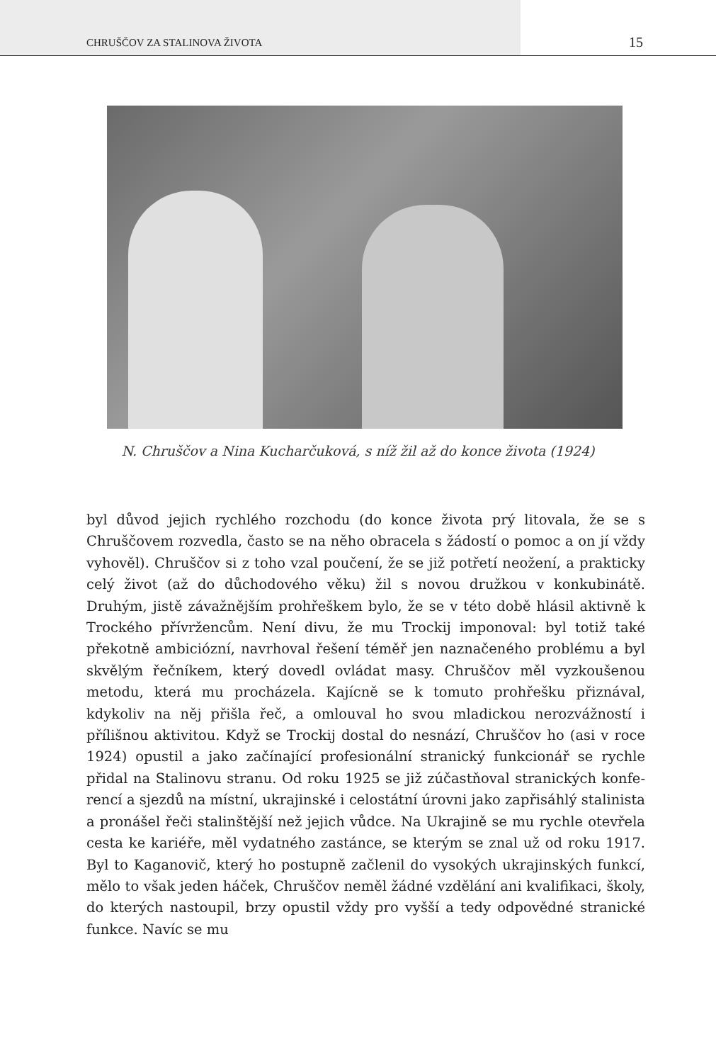CHRUŠČOV ZA STALINOVA ŽIVOTA 15
N. Chruščov a Nina Kucharčuková, s níž žil až do konce života (1924)
byl důvod jejich rychlého rozchodu (do konce života prý litovala, že se s Chruščovem rozvedla, často se na něho obracela s žádostí o pomoc a on jí vždy vyhověl). Chruščov si z toho vzal poučení, že se již potře­tí neožení, a prakticky celý život (až do důchodového věku) žil s novou družkou v konkubinátě. Druhým, jistě závažnějším prohřeškem bylo, že se v této době hlásil aktivně k Trockého přívržencům. Není divu, že mu Trockij imponoval: byl totiž také překotně ambiciózní, navrhoval řešení téměř jen naznačeného problému a byl skvělým řečníkem, který dove­dl ovládat masy. Chruščov měl vyzkoušenou metodu, která mu prochá­zela. Kajícně se k tomuto prohřešku přiznával, kdykoliv na něj přišla řeč, a omlouval ho svou mladickou nerozvážností i přílišnou aktivitou. Když se Trockij dostal do nesnází, Chruščov ho (asi v roce 1924) opustil a jako začínající profesionální stranický funkcionář se rychle přidal na Stalinovu stranu. Od roku 1925 se již zúčastňoval stranických konfe­rencí a sjezdů na místní, ukrajinské i celostátní úrovni jako zapřisáhlý stalinista a pronášel řeči stalinštější než jejich vůdce. Na Ukrajině se mu rychle otevřela cesta ke kariéře, měl vydatného zastánce, se kterým se znal už od roku 1917. Byl to Kaganovič, který ho postupně začlenil do vysokých ukrajinských funkcí, mělo to však jeden háček, Chruščov neměl žádné vzdělání ani kvalifikaci, školy, do kterých nastoupil, brzy opustil vždy pro vyšší a tedy odpovědné stranické funkce. Navíc se mu